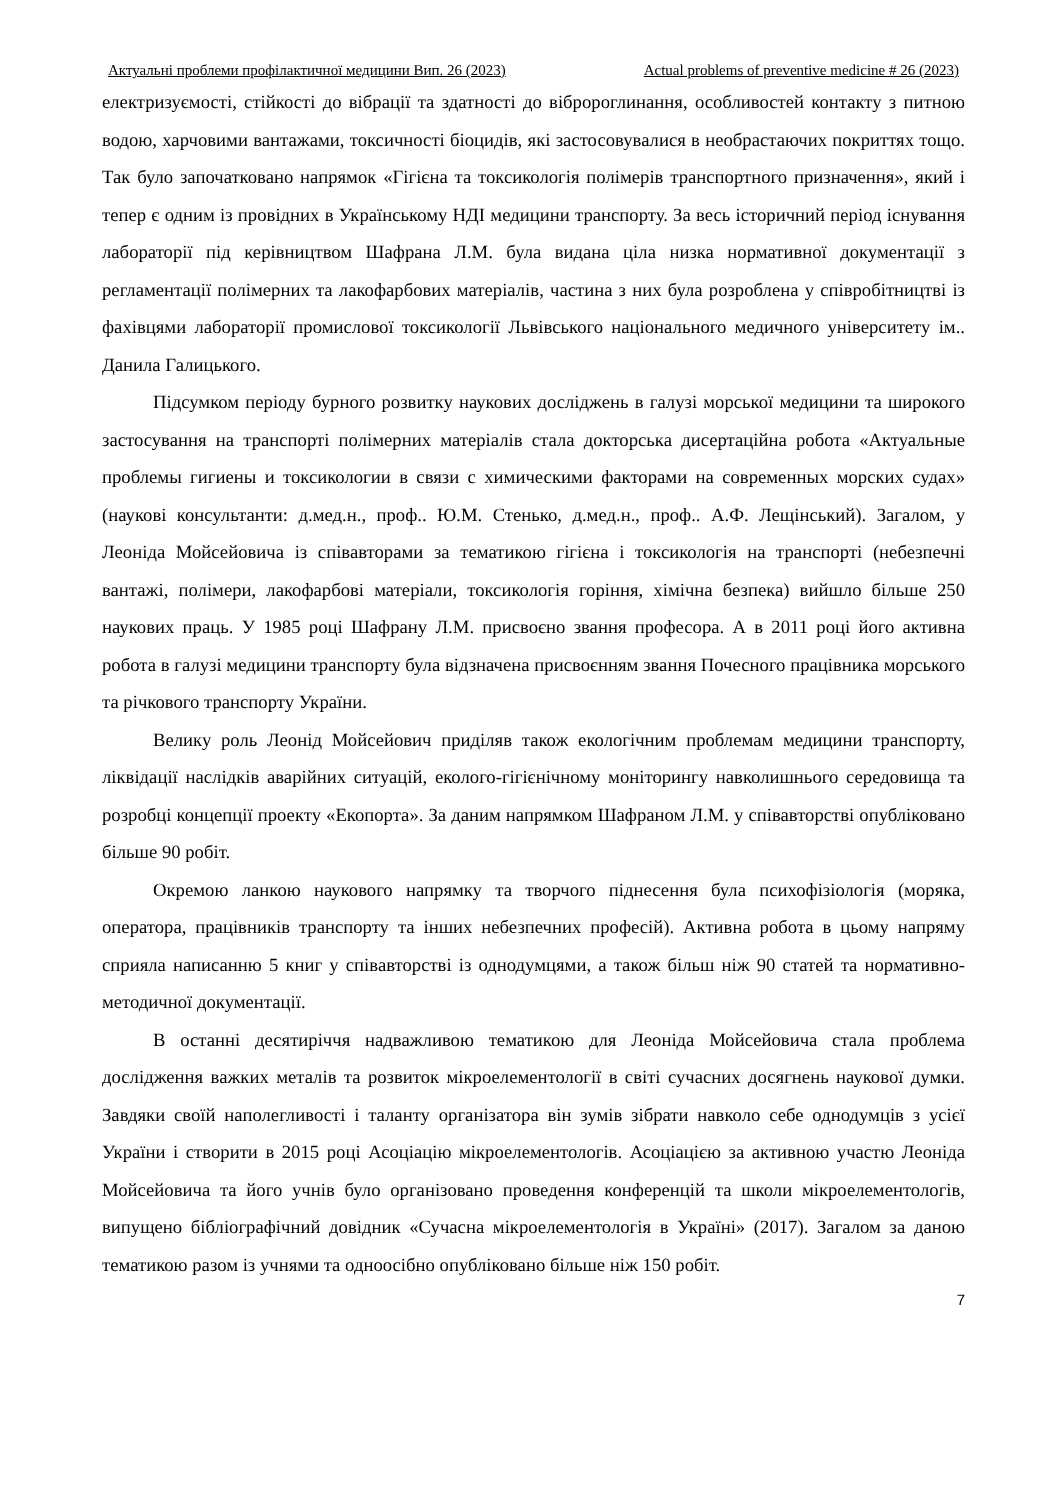Актуальні проблеми профілактичної медицини Вип. 26 (2023) Actual problems of preventive medicine # 26 (2023)
електризуємості, стійкості до вібрації та здатності до віброpоглинання, особливостей контакту з питною водою, харчовими вантажами, токсичності біоцидів, які застосовувалися в необрастаючих покриттях тощо. Так було започатковано напрямок «Гігієна та токсикологія полімерів транспортного призначення», який і тепер є одним із провідних в Українському НДІ медицини транспорту. За весь історичний період існування лабораторії під керівництвом Шафрана Л.М. була видана ціла низка нормативної документації з регламентації полімерних та лакофарбових матеріалів, частина з них була розроблена у співробітництві із фахівцями лабораторії промислової токсикології Львівського національного медичного університету ім.. Данила Галицького.
Підсумком періоду бурного розвитку наукових досліджень в галузі морської медицини та широкого застосування на транспорті полімерних матеріалів стала докторська дисертаційна робота «Актуальные проблемы гигиены и токсикологии в связи с химическими факторами на современных морских судах» (наукові консультанти: д.мед.н., проф.. Ю.М. Стенько, д.мед.н., проф.. А.Ф. Лещінський). Загалом, у Леоніда Мойсейовича із співавторами за тематикою гігієна і токсикологія на транспорті (небезпечні вантажі, полімери, лакофарбові матеріали, токсикологія горіння, хімічна безпека) вийшло більше 250 наукових праць. У 1985 році Шафрану Л.М. присвоєно звання професора. А в 2011 році його активна робота в галузі медицини транспорту була відзначена присвоєнням звання Почесного працівника морського та річкового транспорту України.
Велику роль Леонід Мойсейович приділяв також екологічним проблемам медицини транспорту, ліквідації наслідків аварійних ситуацій, еколого-гігієнічному моніторингу навколишнього середовища та розробці концепції проекту «Екопорта». За даним напрямком Шафраном Л.М. у співавторстві опубліковано більше 90 робіт.
Окремою ланкою наукового напрямку та творчого піднесення була психофізіологія (моряка, оператора, працівників транспорту та інших небезпечних професій). Активна робота в цьому напряму сприяла написанню 5 книг у співавторстві із однодумцями, а також більш ніж 90 статей та нормативно-методичної документації.
В останні десятиріччя надважливою тематикою для Леоніда Мойсейовича стала проблема дослідження важких металів та розвиток мікроелементології в світі сучасних досягнень наукової думки. Завдяки своїй наполегливості і таланту організатора він зумів зібрати навколо себе однодумців з усієї України і створити в 2015 році Асоціацію мікроелементологів. Асоціацією за активною участю Леоніда Мойсейовича та його учнів було організовано проведення конференцій та школи мікроелементологів, випущено бібліографічний довідник «Сучасна мікроелементологія в Україні» (2017). Загалом за даною тематикою разом із учнями та одноосібно опубліковано більше ніж 150 робіт.
7